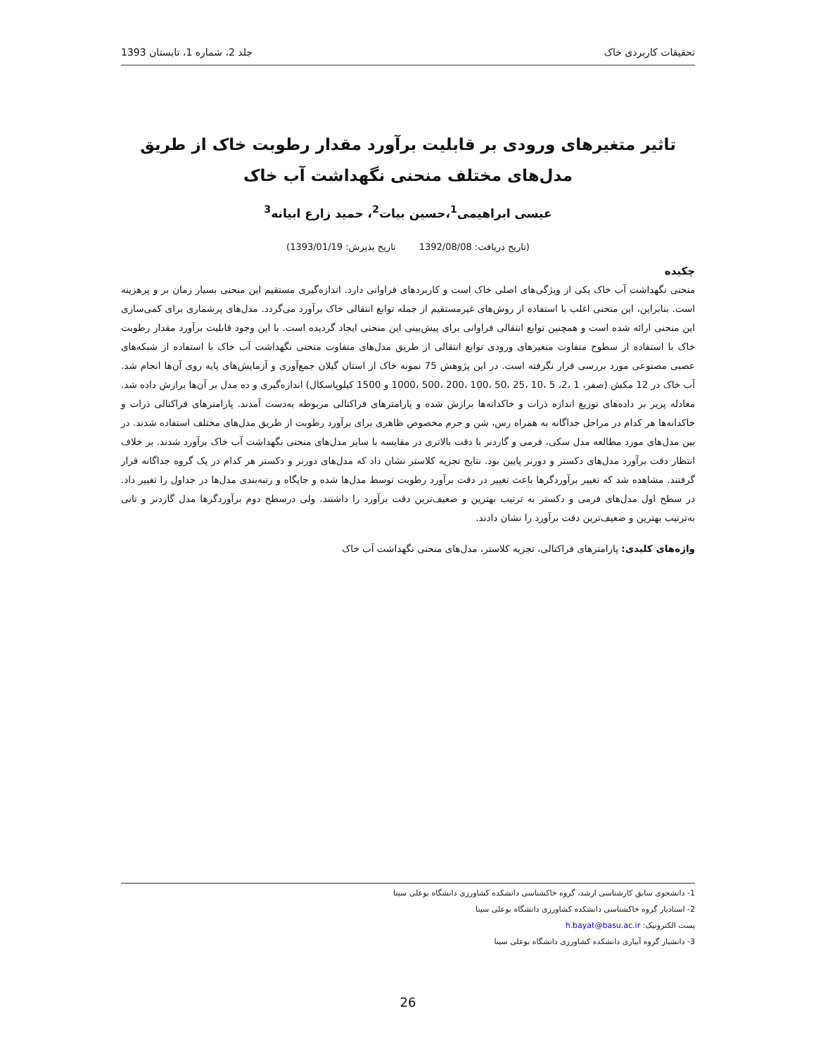تحقیقات کاربردی خاک جلد 2، شماره 1، تابستان 1393
تاثیر متغیرهای ورودی بر قابلیت برآورد مقدار رطوبت خاک از طریق مدل‌های مختلف منحنی نگهداشت آب خاک
عیسی ابراهیمی<sup>1</sup>،حسین بیات<sup>2</sup>، حمید زارع ابیانه<sup>3</sup>
(تاریخ دریافت: 1392/08/08 تاریخ پذیرش: 1393/01/19)
چکیده
منحنی نگهداشت آب خاک یکی از ویژگی‌های اصلی خاک است و کاربردهای فراوانی دارد. اندازه‌گیری مستقیم این منحنی بسیار زمان بر و پرهزینه است. بنابراین، این منحنی اغلب با استفاده از روش‌های غیرمستقیم از جمله توابع انتقالی خاک برآورد می‌گردد. مدل‌های پرشماری برای کمی‌سازی این منحنی ارائه شده است و همچنین توابع انتقالی فراوانی برای پیش‌بینی این منحنی ایجاد گردیده است. با این وجود قابلیت برآورد مقدار رطوبت خاک با استفاده از سطوح متفاوت متغیرهای ورودی توابع انتقالی از طریق مدل‌های متفاوت منحنی نگهداشت آب خاک با استفاده از شبکه‌های عصبی مصنوعی مورد بررسی قرار نگرفته است. در این پژوهش 75 نمونه خاک از استان گیلان جمع‌آوری و آزمایش‌های پایه روی آن‌ها انجام شد. آب خاک در 12 مکش (صفر، 1 ،2، 5 ،10 ،25 ،50 ،100 ،200 ،500 ،1000 و 1500 کیلوپاسکال) اندازه‌گیری و ده مدل بر آن‌ها برازش داده شد. معادله پریر بر داده‌های توزیع اندازه ذرات و خاکدانه‌ها برازش شده و پارامترهای فراکتالی مربوطه به‌دست آمدند. پارامترهای فراکتالی ذرات و خاکدانه‌ها هر کدام در مراحل جداگانه به همراه رس، شن و جرم مخصوص ظاهری برای برآورد رطوبت از طریق مدل‌های مختلف استفاده شدند. در بین مدل‌های مورد مطالعه مدل سکی، فرمی و گاردنر با دقت بالاتری در مقایسه با سایر مدل‌های منحنی نگهداشت آب خاک برآورد شدند. بر خلاف انتظار دقت برآورد مدل‌های دکستر و دورنر پایین بود. نتایج تجزیه کلاستر نشان داد که مدل‌های دورنر و دکستر هر کدام در یک گروه جداگانه قرار گرفتند. مشاهده شد که تغییر برآوردگرها باعث تغییر در دقت برآورد رطوبت توسط مدل‌ها شده و جایگاه و رتبه‌بندی مدل‌ها در جداول را تغییر داد. در سطح اول مدل‌های فرمی و دکستر به ترتیب بهترین و ضعیف‌ترین دقت برآورد را داشتند. ولی درسطح دوم برآوردگرها مدل گاردنر و تانی به‌ترتیب بهترین و ضعیف‌ترین دقت برآورد را نشان دادند.
واژه‌های کلیدی: پارامترهای فراکتالی، تجزیه کلاستر، مدل‌های منحنی نگهداشت آب خاک
1- دانشجوی سابق کارشناسی ارشد، گروه خاکشناسی دانشکده کشاورزی دانشگاه بوعلی سینا
2- استادیار گروه خاکشناسی دانشکده کشاورزی دانشگاه بوعلی سینا
پست الکترونیک: h.bayat@basu.ac.ir
3- دانشیار گروه آبیاری دانشکده کشاورزی دانشگاه بوعلی سینا
26